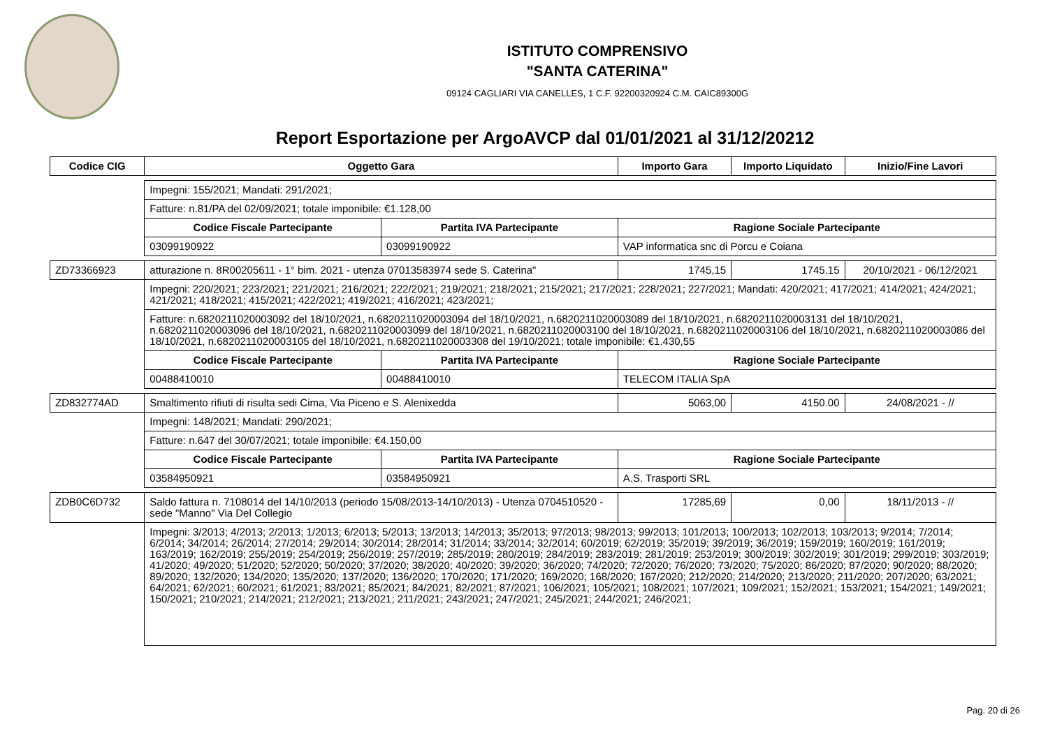ISTITUTO COMPRENSIVO
"SANTA CATERINA"
09124 CAGLIARI VIA CANELLES, 1 C.F. 92200320924 C.M. CAIC89300G
Report Esportazione per ArgoAVCP dal 01/01/2021 al 31/12/20212
| Codice CIG | Oggetto Gara | | Importo Gara | Importo Liquidato | Inizio/Fine Lavori |
| --- | --- | --- | --- | --- | --- |
| | Impegni: 155/2021; Mandati: 291/2021; | | | | |
| | Fatture: n.81/PA del 02/09/2021; totale imponibile: €1.128,00 | | | | |
| | Codice Fiscale Partecipante | Partita IVA Partecipante | Ragione Sociale Partecipante | | |
| | 03099190922 | 03099190922 | VAP informatica snc di Porcu e Coiana | | |
| ZD73366923 | atturazione n. 8R00205611 - 1° bim. 2021 - utenza 07013583974 sede S. Caterina" | | 1745,15 | 1745.15 | 20/10/2021 - 06/12/2021 |
| | Impegni: 220/2021; 223/2021; 221/2021; 216/2021; 222/2021; 219/2021; 218/2021; 215/2021; 217/2021; 228/2021; 227/2021; Mandati: 420/2021; 417/2021; 414/2021; 424/2021; 421/2021; 418/2021; 415/2021; 422/2021; 419/2021; 416/2021; 423/2021; | | | | |
| | Fatture: n.6820211020003092 del 18/10/2021, n.6820211020003094 del 18/10/2021, n.6820211020003089 del 18/10/2021, n.6820211020003131 del 18/10/2021, n.6820211020003096 del 18/10/2021, n.6820211020003099 del 18/10/2021, n.6820211020003100 del 18/10/2021, n.6820211020003106 del 18/10/2021, n.6820211020003086 del 18/10/2021, n.6820211020003105 del 18/10/2021, n.6820211020003308 del 19/10/2021; totale imponibile: €1.430,55 | | | | |
| | Codice Fiscale Partecipante | Partita IVA Partecipante | Ragione Sociale Partecipante | | |
| | 00488410010 | 00488410010 | TELECOM ITALIA SpA | | |
| ZD832774AD | Smaltimento rifiuti di risulta sedi Cima, Via Piceno e S. Alenixedda | | 5063,00 | 4150.00 | 24/08/2021 - // |
| | Impegni: 148/2021; Mandati: 290/2021; | | | | |
| | Fatture: n.647 del 30/07/2021; totale imponibile: €4.150,00 | | | | |
| | Codice Fiscale Partecipante | Partita IVA Partecipante | Ragione Sociale Partecipante | | |
| | 03584950921 | 03584950921 | A.S. Trasporti SRL | | |
| ZDB0C6D732 | Saldo fattura n. 7108014 del 14/10/2013 (periodo 15/08/2013-14/10/2013) - Utenza 0704510520 - sede "Manno" Via Del Collegio | | 17285,69 | 0,00 | 18/11/2013 - // |
| | Impegni: 3/2013; 4/2013; 2/2013; 1/2013; 6/2013; 5/2013; 13/2013; 14/2013; 35/2013; 97/2013; 98/2013; 99/2013; 101/2013; 100/2013; 102/2013; 103/2013; 9/2014; 7/2014; 6/2014; 34/2014; 26/2014; 27/2014; 29/2014; 30/2014; 28/2014; 31/2014; 33/2014; 32/2014; 60/2019; 62/2019; 35/2019; 39/2019; 36/2019; 159/2019; 160/2019; 161/2019; 163/2019; 162/2019; 255/2019; 254/2019; 256/2019; 257/2019; 285/2019; 280/2019; 284/2019; 283/2019; 281/2019; 253/2019; 300/2019; 302/2019; 301/2019; 299/2019; 303/2019; 41/2020; 49/2020; 51/2020; 52/2020; 50/2020; 37/2020; 38/2020; 40/2020; 39/2020; 36/2020; 74/2020; 72/2020; 76/2020; 73/2020; 75/2020; 86/2020; 87/2020; 90/2020; 88/2020; 89/2020; 132/2020; 134/2020; 135/2020; 137/2020; 136/2020; 170/2020; 171/2020; 169/2020; 168/2020; 167/2020; 212/2020; 214/2020; 213/2020; 211/2020; 207/2020; 63/2021; 64/2021; 62/2021; 60/2021; 61/2021; 83/2021; 85/2021; 84/2021; 82/2021; 87/2021; 106/2021; 105/2021; 108/2021; 107/2021; 109/2021; 152/2021; 153/2021; 154/2021; 149/2021; 150/2021; 210/2021; 214/2021; 212/2021; 213/2021; 211/2021; 243/2021; 247/2021; 245/2021; 244/2021; 246/2021; | | | | |
Pag. 20 di 26